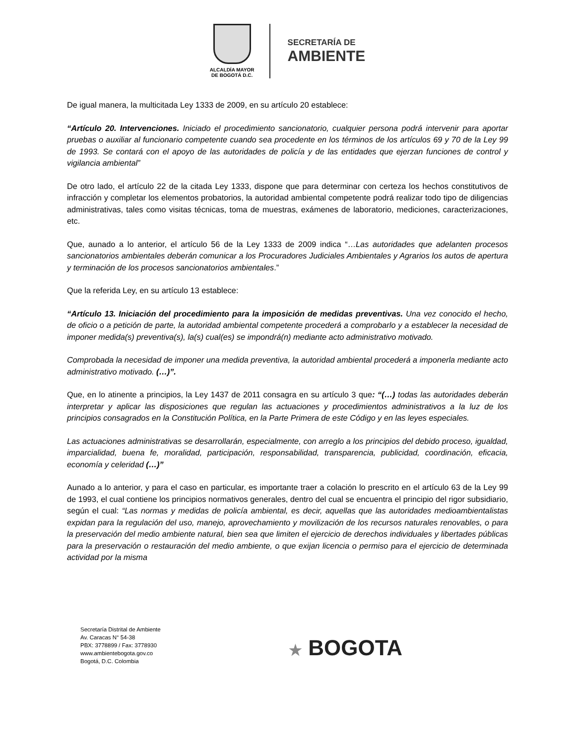ALCALDÍA MAYOR
DE BOGOTÁ D.C.
SECRETARÍA DE
AMBIENTE
De igual manera, la multicitada Ley 1333 de 2009, en su artículo 20 establece:
“Artículo 20. Intervenciones. Iniciado el procedimiento sancionatorio, cualquier persona podrá intervenir para aportar pruebas o auxiliar al funcionario competente cuando sea procedente en los términos de los artículos 69 y 70 de la Ley 99 de 1993. Se contará con el apoyo de las autoridades de policía y de las entidades que ejerzan funciones de control y vigilancia ambiental”
De otro lado, el artículo 22 de la citada Ley 1333, dispone que para determinar con certeza los hechos constitutivos de infracción y completar los elementos probatorios, la autoridad ambiental competente podrá realizar todo tipo de diligencias administrativas, tales como visitas técnicas, toma de muestras, exámenes de laboratorio, mediciones, caracterizaciones, etc.
Que, aunado a lo anterior, el artículo 56 de la Ley 1333 de 2009 indica “…Las autoridades que adelanten procesos sancionatorios ambientales deberán comunicar a los Procuradores Judiciales Ambientales y Agrarios los autos de apertura y terminación de los procesos sancionatorios ambientales.”
Que la referida Ley, en su artículo 13 establece:
“Artículo 13. Iniciación del procedimiento para la imposición de medidas preventivas. Una vez conocido el hecho, de oficio o a petición de parte, la autoridad ambiental competente procederá a comprobarlo y a establecer la necesidad de imponer medida(s) preventiva(s), la(s) cual(es) se impondrá(n) mediante acto administrativo motivado.
Comprobada la necesidad de imponer una medida preventiva, la autoridad ambiental procederá a imponerla mediante acto administrativo motivado. (…)”.
Que, en lo atinente a principios, la Ley 1437 de 2011 consagra en su artículo 3 que: “(…) todas las autoridades deberán interpretar y aplicar las disposiciones que regulan las actuaciones y procedimientos administrativos a la luz de los principios consagrados en la Constitución Política, en la Parte Primera de este Código y en las leyes especiales.
Las actuaciones administrativas se desarrollarán, especialmente, con arreglo a los principios del debido proceso, igualdad, imparcialidad, buena fe, moralidad, participación, responsabilidad, transparencia, publicidad, coordinación, eficacia, economía y celeridad (…)”
Aunado a lo anterior, y para el caso en particular, es importante traer a colación lo prescrito en el artículo 63 de la Ley 99 de 1993, el cual contiene los principios normativos generales, dentro del cual se encuentra el principio del rigor subsidiario, según el cual: “Las normas y medidas de policía ambiental, es decir, aquellas que las autoridades medioambientalistas expidan para la regulación del uso, manejo, aprovechamiento y movilización de los recursos naturales renovables, o para la preservación del medio ambiente natural, bien sea que limiten el ejercicio de derechos individuales y libertades públicas para la preservación o restauración del medio ambiente, o que exijan licencia o permiso para el ejercicio de determinada actividad por la misma
Secretaría Distrital de Ambiente
Av. Caracas N° 54-38
PBX: 3778899 / Fax: 3778930
www.ambientebogota.gov.co
Bogotá, D.C. Colombia
★ BOGOTA